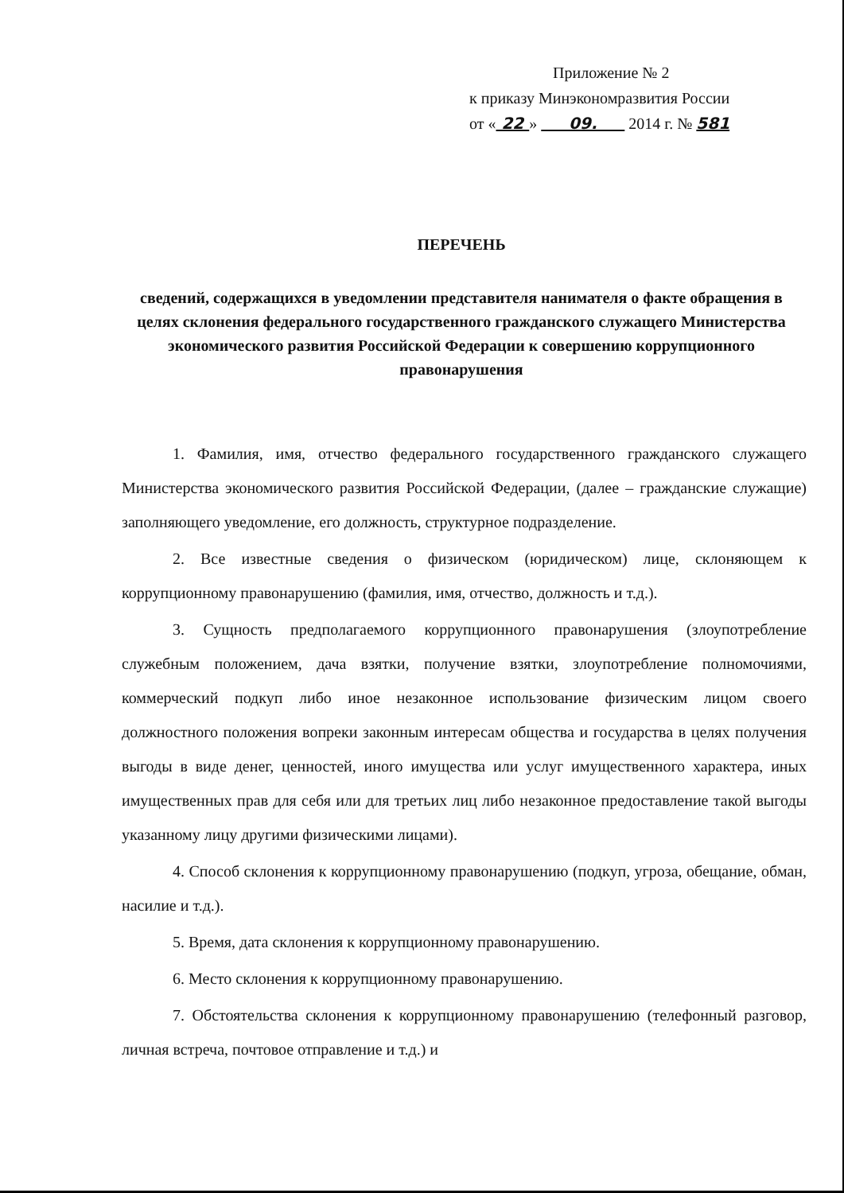Приложение № 2
к приказу Минэкономразвития России
от « 22 » 09. 2014 г. № 581
ПЕРЕЧЕНЬ
сведений, содержащихся в уведомлении представителя нанимателя о факте обращения в целях склонения федерального государственного гражданского служащего Министерства экономического развития Российской Федерации к совершению коррупционного правонарушения
1. Фамилия, имя, отчество федерального государственного гражданского служащего Министерства экономического развития Российской Федерации, (далее – гражданские служащие) заполняющего уведомление, его должность, структурное подразделение.
2. Все известные сведения о физическом (юридическом) лице, склоняющем к коррупционному правонарушению (фамилия, имя, отчество, должность и т.д.).
3. Сущность предполагаемого коррупционного правонарушения (злоупотребление служебным положением, дача взятки, получение взятки, злоупотребление полномочиями, коммерческий подкуп либо иное незаконное использование физическим лицом своего должностного положения вопреки законным интересам общества и государства в целях получения выгоды в виде денег, ценностей, иного имущества или услуг имущественного характера, иных имущественных прав для себя или для третьих лиц либо незаконное предоставление такой выгоды указанному лицу другими физическими лицами).
4. Способ склонения к коррупционному правонарушению (подкуп, угроза, обещание, обман, насилие и т.д.).
5. Время, дата склонения к коррупционному правонарушению.
6. Место склонения к коррупционному правонарушению.
7. Обстоятельства склонения к коррупционному правонарушению (телефонный разговор, личная встреча, почтовое отправление и т.д.) и